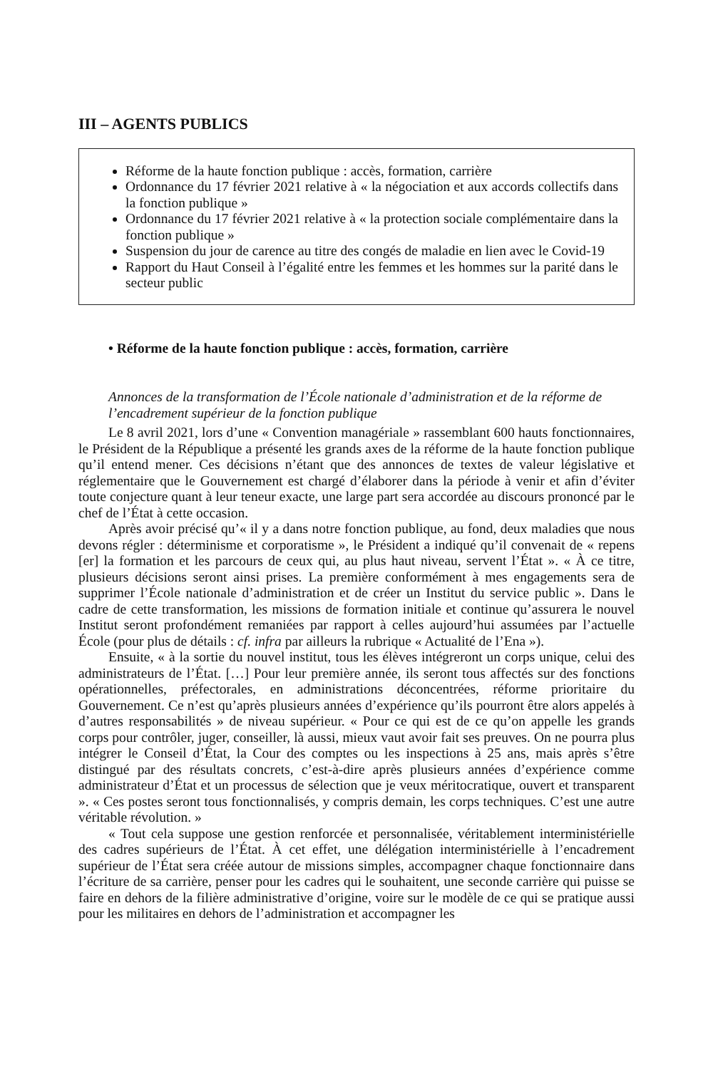III – AGENTS PUBLICS
Réforme de la haute fonction publique : accès, formation, carrière
Ordonnance du 17 février 2021 relative à « la négociation et aux accords collectifs dans la fonction publique »
Ordonnance du 17 février 2021 relative à « la protection sociale complémentaire dans la fonction publique »
Suspension du jour de carence au titre des congés de maladie en lien avec le Covid-19
Rapport du Haut Conseil à l’égalité entre les femmes et les hommes sur la parité dans le secteur public
• Réforme de la haute fonction publique : accès, formation, carrière
Annonces de la transformation de l’École nationale d’administration et de la réforme de l’encadrement supérieur de la fonction publique
Le 8 avril 2021, lors d’une « Convention managériale » rassemblant 600 hauts fonctionnaires, le Président de la République a présenté les grands axes de la réforme de la haute fonction publique qu’il entend mener. Ces décisions n’étant que des annonces de textes de valeur législative et réglementaire que le Gouvernement est chargé d’élaborer dans la période à venir et afin d’éviter toute conjecture quant à leur teneur exacte, une large part sera accordée au discours prononcé par le chef de l’État à cette occasion.
Après avoir précisé qu’« il y a dans notre fonction publique, au fond, deux maladies que nous devons régler : déterminisme et corporatisme », le Président a indiqué qu’il convenait de « repens [er] la formation et les parcours de ceux qui, au plus haut niveau, servent l’État ». « À ce titre, plusieurs décisions seront ainsi prises. La première conformément à mes engagements sera de supprimer l’École nationale d’administration et de créer un Institut du service public ». Dans le cadre de cette transformation, les missions de formation initiale et continue qu’assurera le nouvel Institut seront profondément remaniées par rapport à celles aujourd’hui assumées par l’actuelle École (pour plus de détails : cf. infra par ailleurs la rubrique « Actualité de l’Ena »).
Ensuite, « à la sortie du nouvel institut, tous les élèves intégreront un corps unique, celui des administrateurs de l’État. […] Pour leur première année, ils seront tous affectés sur des fonctions opérationnelles, préfectorales, en administrations déconcentrées, réforme prioritaire du Gouvernement. Ce n’est qu’après plusieurs années d’expérience qu’ils pourront être alors appelés à d’autres responsabilités » de niveau supérieur. « Pour ce qui est de ce qu’on appelle les grands corps pour contrôler, juger, conseiller, là aussi, mieux vaut avoir fait ses preuves. On ne pourra plus intégrer le Conseil d’État, la Cour des comptes ou les inspections à 25 ans, mais après s’être distingué par des résultats concrets, c’est-à-dire après plusieurs années d’expérience comme administrateur d’État et un processus de sélection que je veux méritocratique, ouvert et transparent ». « Ces postes seront tous fonctionnalisés, y compris demain, les corps techniques. C’est une autre véritable révolution. »
« Tout cela suppose une gestion renforcée et personnalisée, véritablement interministérielle des cadres supérieurs de l’État. À cet effet, une délégation interministérielle à l’encadrement supérieur de l’État sera créée autour de missions simples, accompagner chaque fonctionnaire dans l’écriture de sa carrière, penser pour les cadres qui le souhaitent, une seconde carrière qui puisse se faire en dehors de la filière administrative d’origine, voire sur le modèle de ce qui se pratique aussi pour les militaires en dehors de l’administration et accompagner les